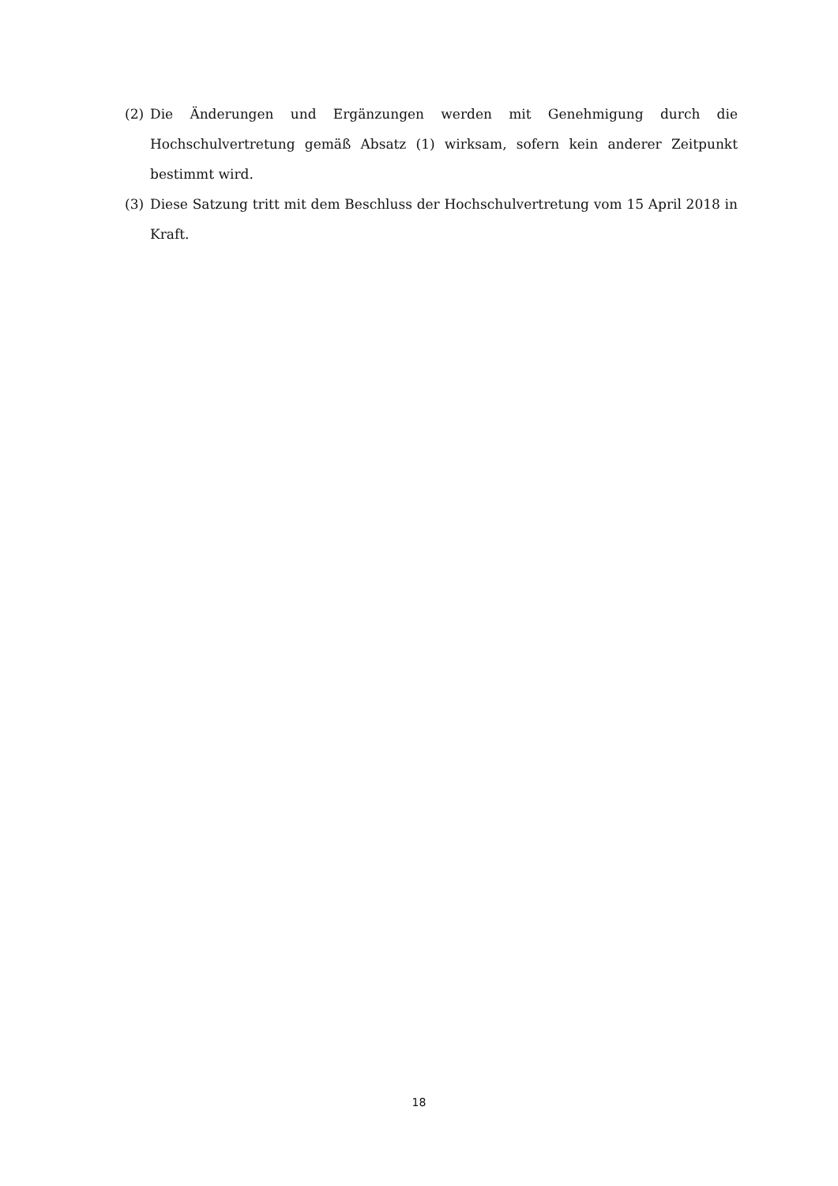(2) Die Änderungen und Ergänzungen werden mit Genehmigung durch die Hochschulvertretung gemäß Absatz (1) wirksam, sofern kein anderer Zeitpunkt bestimmt wird.
(3) Diese Satzung tritt mit dem Beschluss der Hochschulvertretung vom 15 April 2018 in Kraft.
18